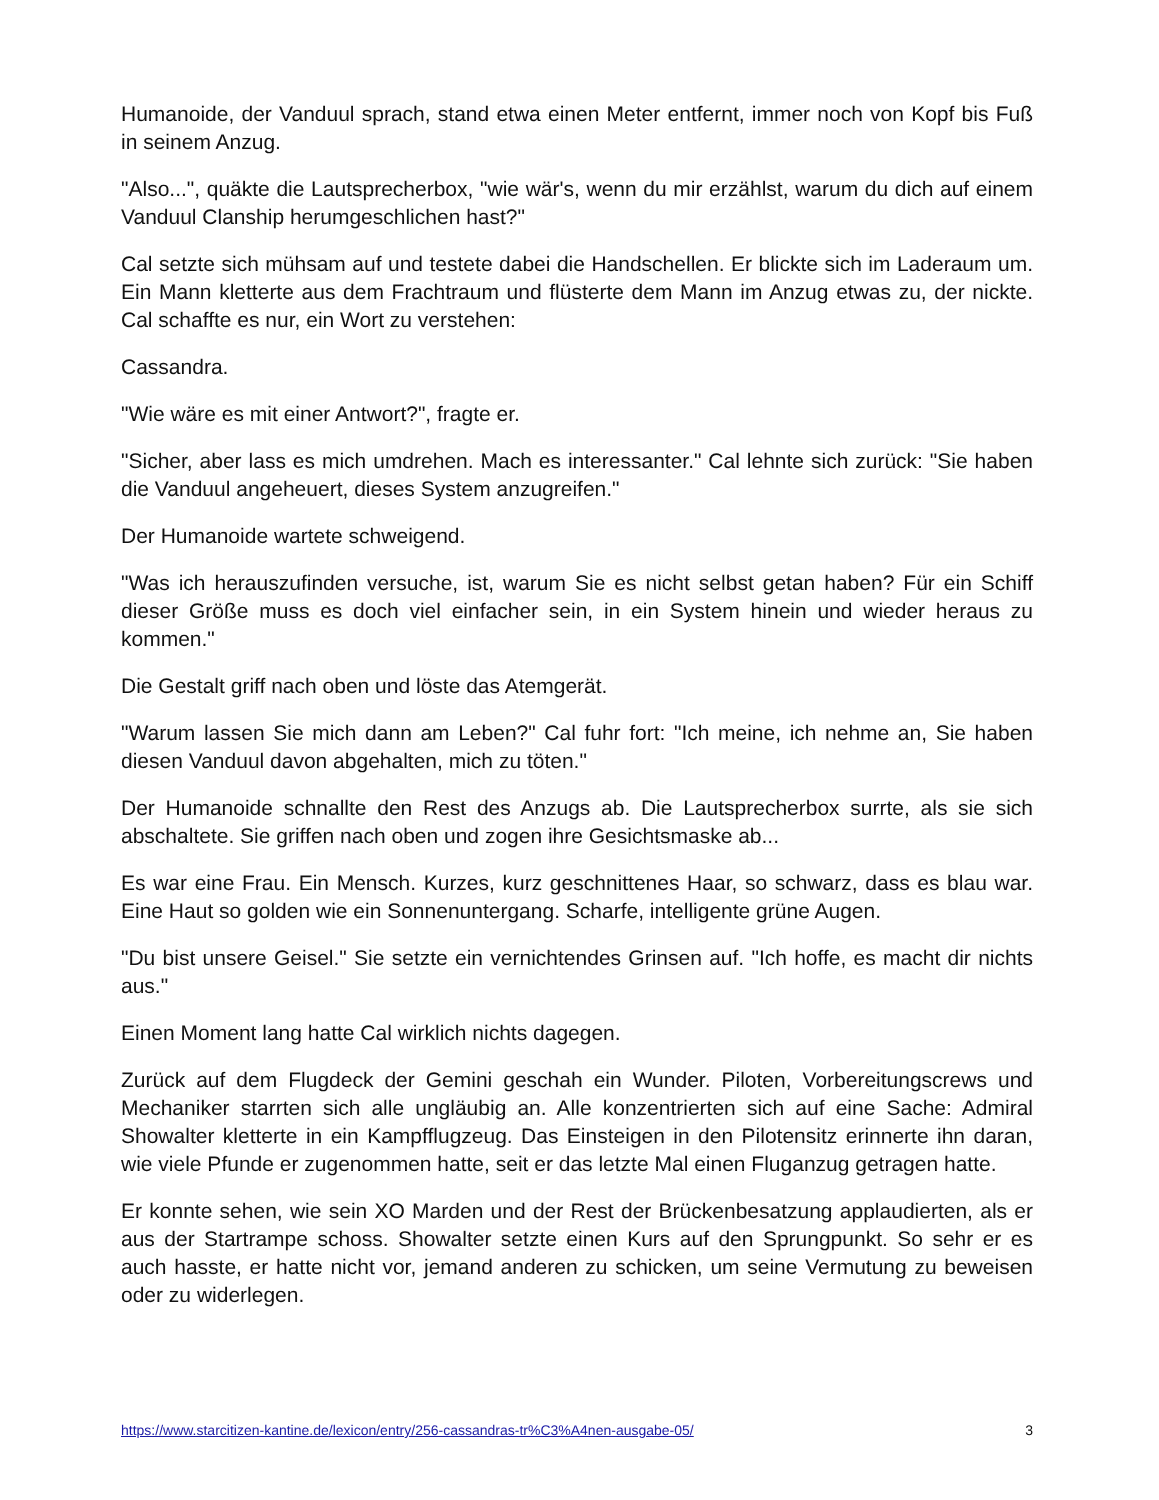Humanoide, der Vanduul sprach, stand etwa einen Meter entfernt, immer noch von Kopf bis Fuß in seinem Anzug.
"Also...", quäkte die Lautsprecherbox, "wie wär's, wenn du mir erzählst, warum du dich auf einem Vanduul Clanship herumgeschlichen hast?"
Cal setzte sich mühsam auf und testete dabei die Handschellen. Er blickte sich im Laderaum um. Ein Mann kletterte aus dem Frachtraum und flüsterte dem Mann im Anzug etwas zu, der nickte. Cal schaffte es nur, ein Wort zu verstehen:
Cassandra.
"Wie wäre es mit einer Antwort?", fragte er.
"Sicher, aber lass es mich umdrehen. Mach es interessanter." Cal lehnte sich zurück: "Sie haben die Vanduul angeheuert, dieses System anzugreifen."
Der Humanoide wartete schweigend.
"Was ich herauszufinden versuche, ist, warum Sie es nicht selbst getan haben? Für ein Schiff dieser Größe muss es doch viel einfacher sein, in ein System hinein und wieder heraus zu kommen."
Die Gestalt griff nach oben und löste das Atemgerät.
"Warum lassen Sie mich dann am Leben?" Cal fuhr fort: "Ich meine, ich nehme an, Sie haben diesen Vanduul davon abgehalten, mich zu töten."
Der Humanoide schnallte den Rest des Anzugs ab. Die Lautsprecherbox surrte, als sie sich abschaltete. Sie griffen nach oben und zogen ihre Gesichtsmaske ab...
Es war eine Frau. Ein Mensch. Kurzes, kurz geschnittenes Haar, so schwarz, dass es blau war. Eine Haut so golden wie ein Sonnenuntergang. Scharfe, intelligente grüne Augen.
"Du bist unsere Geisel." Sie setzte ein vernichtendes Grinsen auf. "Ich hoffe, es macht dir nichts aus."
Einen Moment lang hatte Cal wirklich nichts dagegen.
Zurück auf dem Flugdeck der Gemini geschah ein Wunder. Piloten, Vorbereitungscrews und Mechaniker starrten sich alle ungläubig an. Alle konzentrierten sich auf eine Sache: Admiral Showalter kletterte in ein Kampfflugzeug. Das Einsteigen in den Pilotensitz erinnerte ihn daran, wie viele Pfunde er zugenommen hatte, seit er das letzte Mal einen Fluganzug getragen hatte.
Er konnte sehen, wie sein XO Marden und der Rest der Brückenbesatzung applaudierten, als er aus der Startrampe schoss. Showalter setzte einen Kurs auf den Sprungpunkt. So sehr er es auch hasste, er hatte nicht vor, jemand anderen zu schicken, um seine Vermutung zu beweisen oder zu widerlegen.
https://www.starcitizen-kantine.de/lexicon/entry/256-cassandras-tr%C3%A4nen-ausgabe-05/ 3